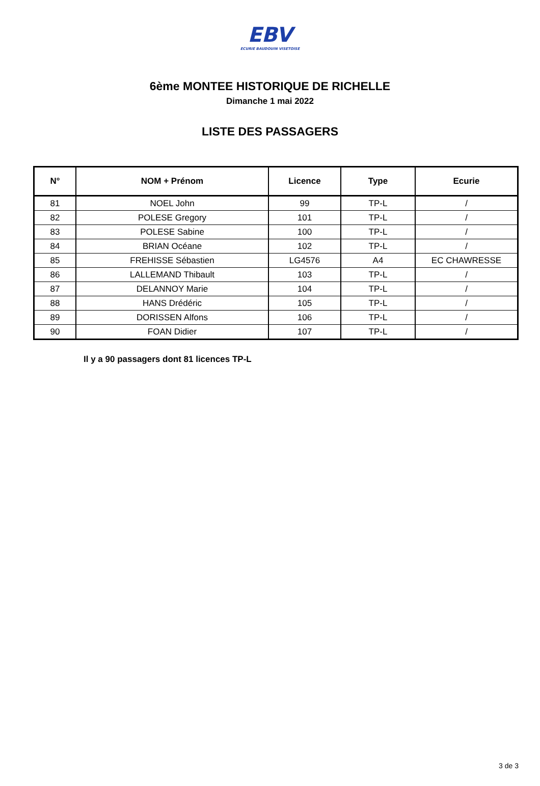EBV
ECURIE BAUDOUIN VISETOISE
6ème MONTEE HISTORIQUE DE RICHELLE
Dimanche 1 mai 2022
LISTE DES PASSAGERS
| N° | NOM + Prénom | Licence | Type | Ecurie |
| --- | --- | --- | --- | --- |
| 81 | NOEL John | 99 | TP-L | / |
| 82 | POLESE Gregory | 101 | TP-L | / |
| 83 | POLESE Sabine | 100 | TP-L | / |
| 84 | BRIAN Océane | 102 | TP-L | / |
| 85 | FREHISSE Sébastien | LG4576 | A4 | EC CHAWRESSE |
| 86 | LALLEMAND Thibault | 103 | TP-L | / |
| 87 | DELANNOY Marie | 104 | TP-L | / |
| 88 | HANS Drédéric | 105 | TP-L | / |
| 89 | DORISSEN Alfons | 106 | TP-L | / |
| 90 | FOAN Didier | 107 | TP-L | / |
Il y a 90 passagers dont 81 licences TP-L
3 de 3